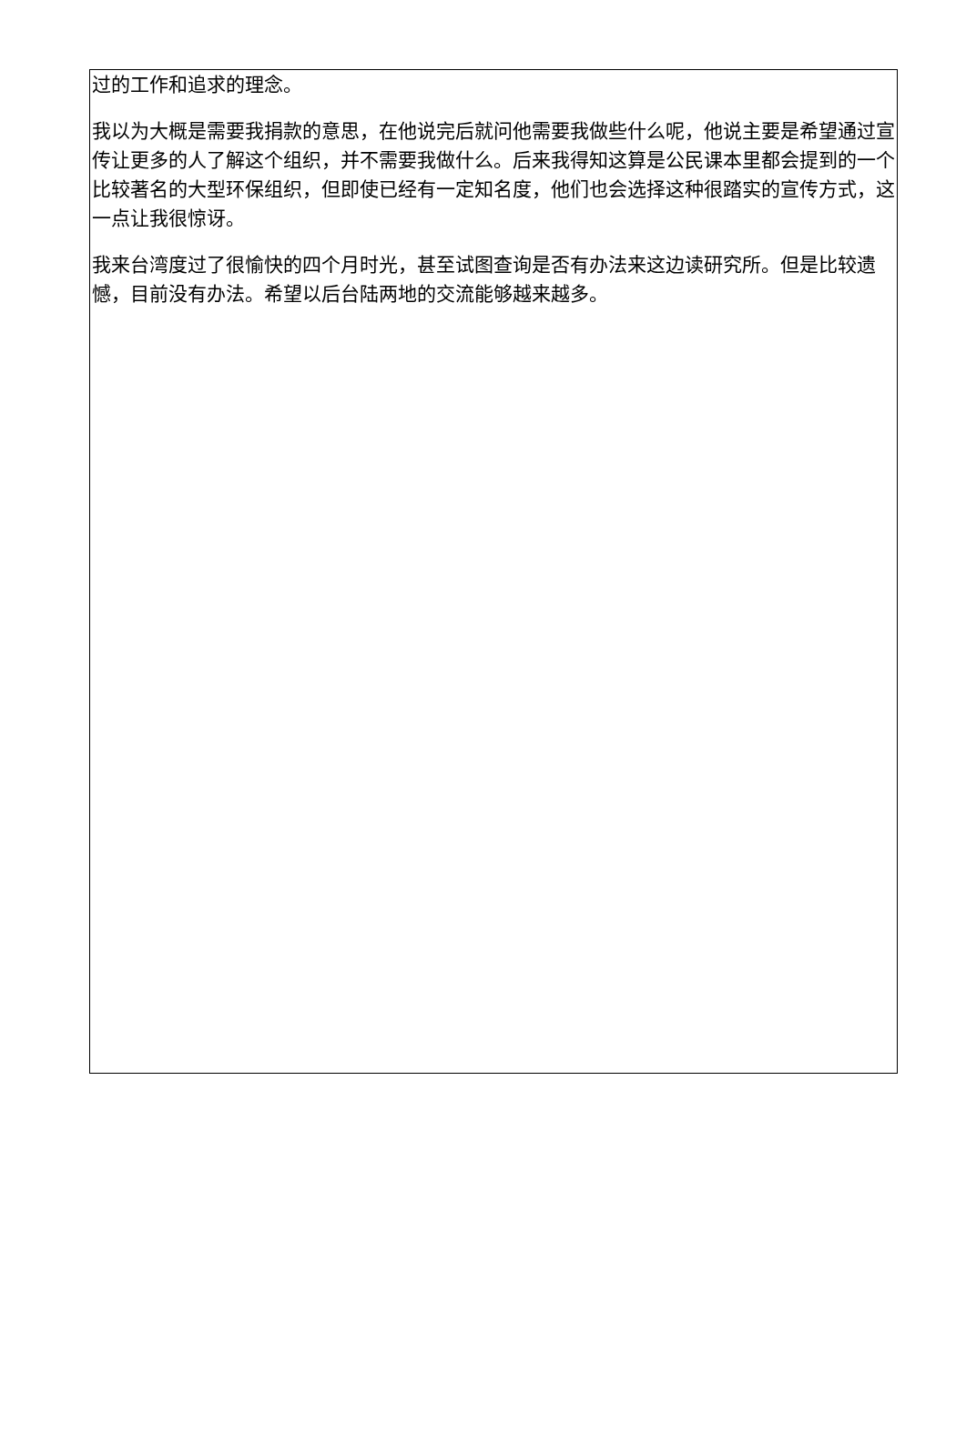过的工作和追求的理念。
我以为大概是需要我捐款的意思，在他说完后就问他需要我做些什么呢，他说主要是希望通过宣传让更多的人了解这个组织，并不需要我做什么。后来我得知这算是公民课本里都会提到的一个比较著名的大型环保组织，但即使已经有一定知名度，他们也会选择这种很踏实的宣传方式，这一点让我很惊讶。
我来台湾度过了很愉快的四个月时光，甚至试图查询是否有办法来这边读研究所。但是比较遗憾，目前没有办法。希望以后台陆两地的交流能够越来越多。